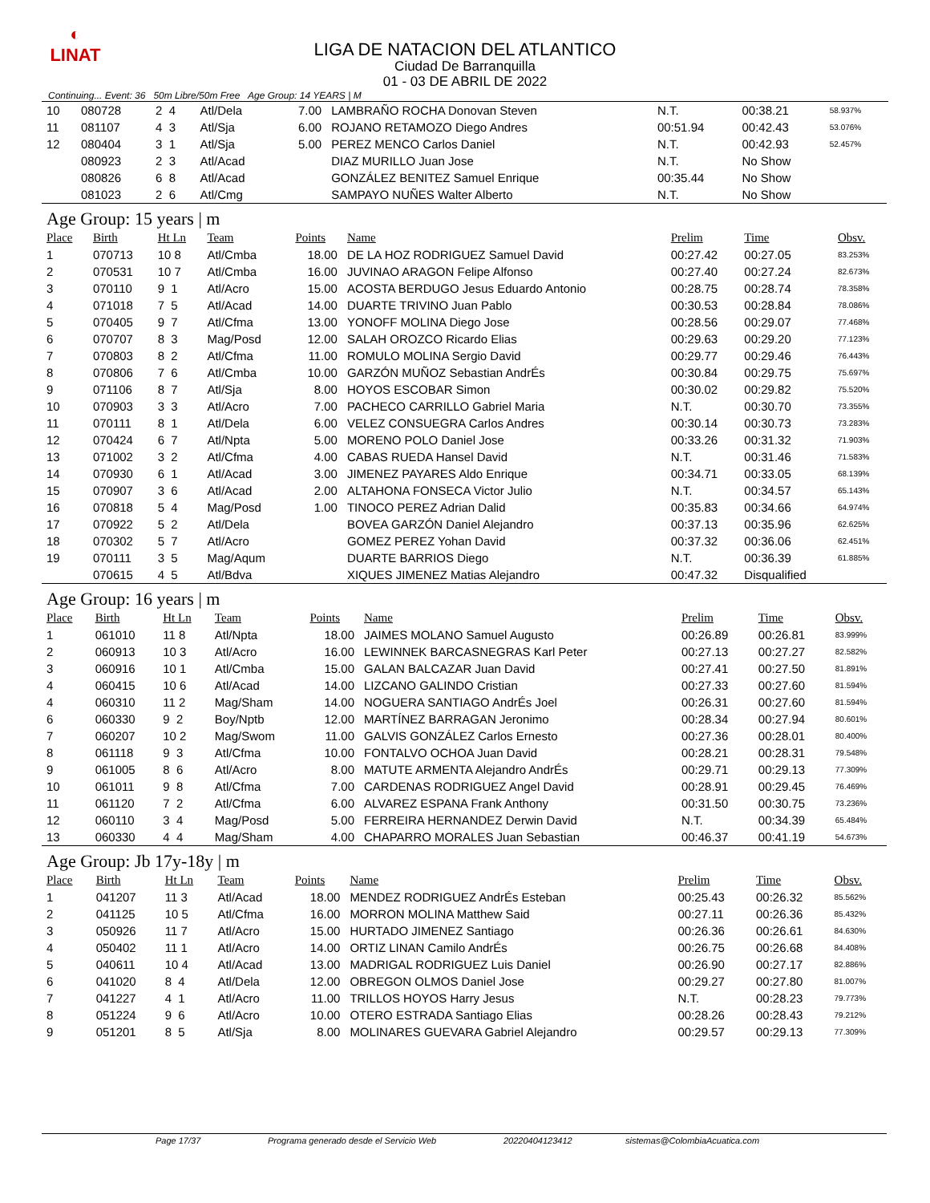◐
LINAT
LIGA DE NATACION DEL ATLANTICO
Ciudad De Barranquilla
01 - 03 DE ABRIL DE 2022
Continuing... Event: 36 50m Libre/50m Free Age Group: 14 YEARS | M
| 10 | 080728 | 2 4 | Atl/Dela | 7.00 | LAMBRAÑO ROCHA Donovan Steven | N.T. | 00:38.21 | 58.937% |
| 11 | 081107 | 4 3 | Atl/Sja | 6.00 | ROJANO RETAMOZO Diego Andres | 00:51.94 | 00:42.43 | 53.076% |
| 12 | 080404 | 3 1 | Atl/Sja | 5.00 | PEREZ MENCO Carlos Daniel | N.T. | 00:42.93 | 52.457% |
| | 080923 | 2 3 | Atl/Acad | | DIAZ MURILLO Juan Jose | N.T. | No Show | |
| | 080826 | 6 8 | Atl/Acad | | GONZÁLEZ BENITEZ Samuel Enrique | 00:35.44 | No Show | |
| | 081023 | 2 6 | Atl/Cmg | | SAMPAYO NUÑES Walter Alberto | N.T. | No Show | |
Age Group: 15 years | m
| Place | Birth | Ht Ln | Team | Points | Name | Prelim | Time | Obsv. |
| --- | --- | --- | --- | --- | --- | --- | --- | --- |
| 1 | 070713 | 10 8 | Atl/Cmba | 18.00 | DE LA HOZ RODRIGUEZ Samuel David | 00:27.42 | 00:27.05 | 83.253% |
| 2 | 070531 | 10 7 | Atl/Cmba | 16.00 | JUVINAO ARAGON Felipe Alfonso | 00:27.40 | 00:27.24 | 82.673% |
| 3 | 070110 | 9 1 | Atl/Acro | 15.00 | ACOSTA BERDUGO Jesus Eduardo Antonio | 00:28.75 | 00:28.74 | 78.358% |
| 4 | 071018 | 7 5 | Atl/Acad | 14.00 | DUARTE TRIVINO Juan Pablo | 00:30.53 | 00:28.84 | 78.086% |
| 5 | 070405 | 9 7 | Atl/Cfma | 13.00 | YONOFF MOLINA Diego Jose | 00:28.56 | 00:29.07 | 77.468% |
| 6 | 070707 | 8 3 | Mag/Posd | 12.00 | SALAH OROZCO Ricardo Elias | 00:29.63 | 00:29.20 | 77.123% |
| 7 | 070803 | 8 2 | Atl/Cfma | 11.00 | ROMULO MOLINA Sergio David | 00:29.77 | 00:29.46 | 76.443% |
| 8 | 070806 | 7 6 | Atl/Cmba | 10.00 | GARZÓN MUÑOZ Sebastian AndrÉs | 00:30.84 | 00:29.75 | 75.697% |
| 9 | 071106 | 8 7 | Atl/Sja | 8.00 | HOYOS ESCOBAR Simon | 00:30.02 | 00:29.82 | 75.520% |
| 10 | 070903 | 3 3 | Atl/Acro | 7.00 | PACHECO CARRILLO Gabriel Maria | N.T. | 00:30.70 | 73.355% |
| 11 | 070111 | 8 1 | Atl/Dela | 6.00 | VELEZ CONSUEGRA Carlos Andres | 00:30.14 | 00:30.73 | 73.283% |
| 12 | 070424 | 6 7 | Atl/Npta | 5.00 | MORENO POLO Daniel Jose | 00:33.26 | 00:31.32 | 71.903% |
| 13 | 071002 | 3 2 | Atl/Cfma | 4.00 | CABAS RUEDA Hansel David | N.T. | 00:31.46 | 71.583% |
| 14 | 070930 | 6 1 | Atl/Acad | 3.00 | JIMENEZ PAYARES Aldo Enrique | 00:34.71 | 00:33.05 | 68.139% |
| 15 | 070907 | 3 6 | Atl/Acad | 2.00 | ALTAHONA FONSECA Victor Julio | N.T. | 00:34.57 | 65.143% |
| 16 | 070818 | 5 4 | Mag/Posd | 1.00 | TINOCO PEREZ Adrian Dalid | 00:35.83 | 00:34.66 | 64.974% |
| 17 | 070922 | 5 2 | Atl/Dela | | BOVEA GARZÓN Daniel Alejandro | 00:37.13 | 00:35.96 | 62.625% |
| 18 | 070302 | 5 7 | Atl/Acro | | GOMEZ PEREZ Yohan David | 00:37.32 | 00:36.06 | 62.451% |
| 19 | 070111 | 3 5 | Mag/Aqum | | DUARTE BARRIOS Diego | N.T. | 00:36.39 | 61.885% |
| | 070615 | 4 5 | Atl/Bdva | | XIQUES JIMENEZ Matias Alejandro | 00:47.32 | Disqualified | |
Age Group: 16 years | m
| Place | Birth | Ht Ln | Team | Points | Name | Prelim | Time | Obsv. |
| --- | --- | --- | --- | --- | --- | --- | --- | --- |
| 1 | 061010 | 11 8 | Atl/Npta | 18.00 | JAIMES MOLANO Samuel Augusto | 00:26.89 | 00:26.81 | 83.999% |
| 2 | 060913 | 10 3 | Atl/Acro | 16.00 | LEWINNEK BARCASNEGRAS Karl Peter | 00:27.13 | 00:27.27 | 82.582% |
| 3 | 060916 | 10 1 | Atl/Cmba | 15.00 | GALAN BALCAZAR Juan David | 00:27.41 | 00:27.50 | 81.891% |
| 4 | 060415 | 10 6 | Atl/Acad | 14.00 | LIZCANO GALINDO Cristian | 00:27.33 | 00:27.60 | 81.594% |
| 4 | 060310 | 11 2 | Mag/Sham | 14.00 | NOGUERA SANTIAGO AndrÉs Joel | 00:26.31 | 00:27.60 | 81.594% |
| 6 | 060330 | 9 2 | Boy/Nptb | 12.00 | MARTÍNEZ BARRAGAN Jeronimo | 00:28.34 | 00:27.94 | 80.601% |
| 7 | 060207 | 10 2 | Mag/Swom | 11.00 | GALVIS GONZÁLEZ Carlos Ernesto | 00:27.36 | 00:28.01 | 80.400% |
| 8 | 061118 | 9 3 | Atl/Cfma | 10.00 | FONTALVO OCHOA Juan David | 00:28.21 | 00:28.31 | 79.548% |
| 9 | 061005 | 8 6 | Atl/Acro | 8.00 | MATUTE ARMENTA Alejandro AndrÉs | 00:29.71 | 00:29.13 | 77.309% |
| 10 | 061011 | 9 8 | Atl/Cfma | 7.00 | CARDENAS RODRIGUEZ Angel David | 00:28.91 | 00:29.45 | 76.469% |
| 11 | 061120 | 7 2 | Atl/Cfma | 6.00 | ALVAREZ ESPANA Frank Anthony | 00:31.50 | 00:30.75 | 73.236% |
| 12 | 060110 | 3 4 | Mag/Posd | 5.00 | FERREIRA HERNANDEZ Derwin David | N.T. | 00:34.39 | 65.484% |
| 13 | 060330 | 4 4 | Mag/Sham | 4.00 | CHAPARRO MORALES Juan Sebastian | 00:46.37 | 00:41.19 | 54.673% |
Age Group: Jb 17y-18y | m
| Place | Birth | Ht Ln | Team | Points | Name | Prelim | Time | Obsv. |
| --- | --- | --- | --- | --- | --- | --- | --- | --- |
| 1 | 041207 | 11 3 | Atl/Acad | 18.00 | MENDEZ RODRIGUEZ AndrÉs Esteban | 00:25.43 | 00:26.32 | 85.562% |
| 2 | 041125 | 10 5 | Atl/Cfma | 16.00 | MORRON MOLINA Matthew Said | 00:27.11 | 00:26.36 | 85.432% |
| 3 | 050926 | 11 7 | Atl/Acro | 15.00 | HURTADO JIMENEZ Santiago | 00:26.36 | 00:26.61 | 84.630% |
| 4 | 050402 | 11 1 | Atl/Acro | 14.00 | ORTIZ LINAN Camilo AndrÉs | 00:26.75 | 00:26.68 | 84.408% |
| 5 | 040611 | 10 4 | Atl/Acad | 13.00 | MADRIGAL RODRIGUEZ Luis Daniel | 00:26.90 | 00:27.17 | 82.886% |
| 6 | 041020 | 8 4 | Atl/Dela | 12.00 | OBREGON OLMOS Daniel Jose | 00:29.27 | 00:27.80 | 81.007% |
| 7 | 041227 | 4 1 | Atl/Acro | 11.00 | TRILLOS HOYOS Harry Jesus | N.T. | 00:28.23 | 79.773% |
| 8 | 051224 | 9 6 | Atl/Acro | 10.00 | OTERO ESTRADA Santiago Elias | 00:28.26 | 00:28.43 | 79.212% |
| 9 | 051201 | 8 5 | Atl/Sja | 8.00 | MOLINARES GUEVARA Gabriel Alejandro | 00:29.57 | 00:29.13 | 77.309% |
Page 17/37 Programa generado desde el Servicio Web 20220404123412 sistemas@ColombiaAcuatica.com